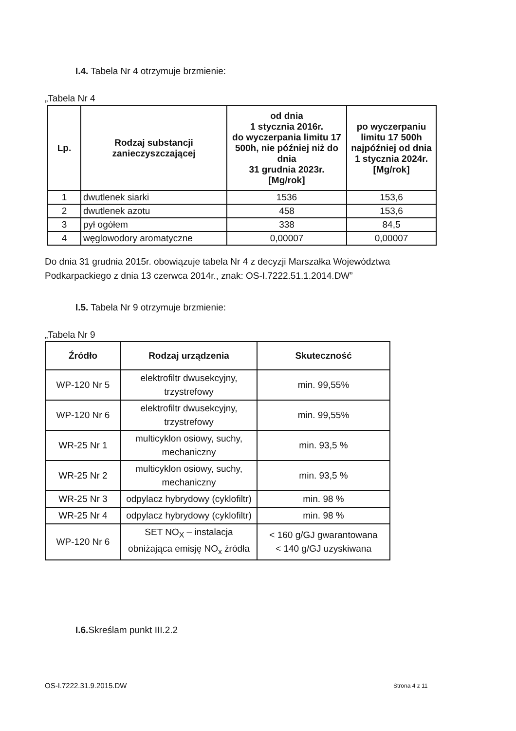I.4. Tabela Nr 4 otrzymuje brzmienie:
„Tabela Nr 4
| Lp. | Rodzaj substancji zanieczyszczającej | od dnia 1 stycznia 2016r. do wyczerpania limitu 17 500h, nie później niż do dnia 31 grudnia 2023r. [Mg/rok] | po wyczerpaniu limitu 17 500h najpóźniej od dnia 1 stycznia 2024r. [Mg/rok] |
| --- | --- | --- | --- |
| 1 | dwutlenek siarki | 1536 | 153,6 |
| 2 | dwutlenek azotu | 458 | 153,6 |
| 3 | pył ogółem | 338 | 84,5 |
| 4 | węglowodory aromatyczne | 0,00007 | 0,00007 |
Do dnia 31 grudnia 2015r. obowiązuje tabela Nr 4 z decyzji Marszałka Województwa Podkarpackiego z dnia 13 czerwca 2014r., znak: OS-I.7222.51.1.2014.DW”
I.5. Tabela Nr 9 otrzymuje brzmienie:
„Tabela Nr 9
| Źródło | Rodzaj urządzenia | Skuteczność |
| --- | --- | --- |
| WP-120 Nr 5 | elektrofiltr dwusekcyjny, trzystrefowy | min. 99,55% |
| WP-120 Nr 6 | elektrofiltr dwusekcyjny, trzystrefowy | min. 99,55% |
| WR-25 Nr 1 | multicyklon osiowy, suchy, mechaniczny | min. 93,5 % |
| WR-25 Nr 2 | multicyklon osiowy, suchy, mechaniczny | min. 93,5 % |
| WR-25 Nr 3 | odpylacz hybrydowy (cyklofiltr) | min. 98 % |
| WR-25 Nr 4 | odpylacz hybrydowy (cyklofiltr) | min. 98 % |
| WP-120 Nr 6 | SET NO<sub>X</sub> – instalacja obniżająca emisję NO<sub>x</sub> źródła | < 160 g/GJ gwarantowana < 140 g/GJ uzyskiwana |
I.6. Skreślam punkt III.2.2
OS-I.7222.31.9.2015.DW Strona 4 z 11